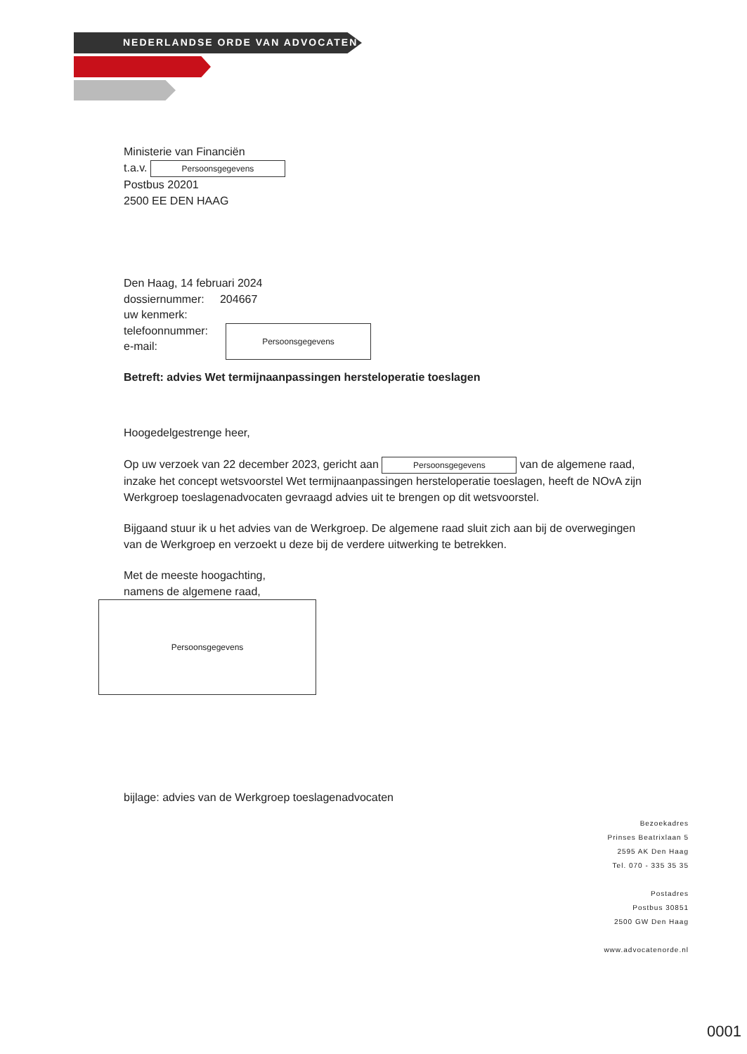NEDERLANDSE ORDE VAN ADVOCATEN
Ministerie van Financiën
t.a.v. Persoonsgegevens
Postbus 20201
2500 EE DEN HAAG
Den Haag, 14 februari 2024
dossiernummer: 204667
uw kenmerk:
telefoonnummer:
e-mail:
Persoonsgegevens
Betreft: advies Wet termijnaanpassingen hersteloperatie toeslagen
Hoogedelgestrenge heer,
Op uw verzoek van 22 december 2023, gericht aan Persoonsgegevens van de algemene raad, inzake het concept wetsvoorstel Wet termijnaanpassingen hersteloperatie toeslagen, heeft de NOvA zijn Werkgroep toeslagenadvocaten gevraagd advies uit te brengen op dit wetsvoorstel.
Bijgaand stuur ik u het advies van de Werkgroep. De algemene raad sluit zich aan bij de overwegingen van de Werkgroep en verzoekt u deze bij de verdere uitwerking te betrekken.
Met de meeste hoogachting,
namens de algemene raad,
Persoonsgegevens
bijlage: advies van de Werkgroep toeslagenadvocaten
Bezoekadres
Prinses Beatrixlaan 5
2595 AK Den Haag
Tel. 070 - 335 35 35
Postadres
Postbus 30851
2500 GW Den Haag
www.advocatenorde.nl
0001